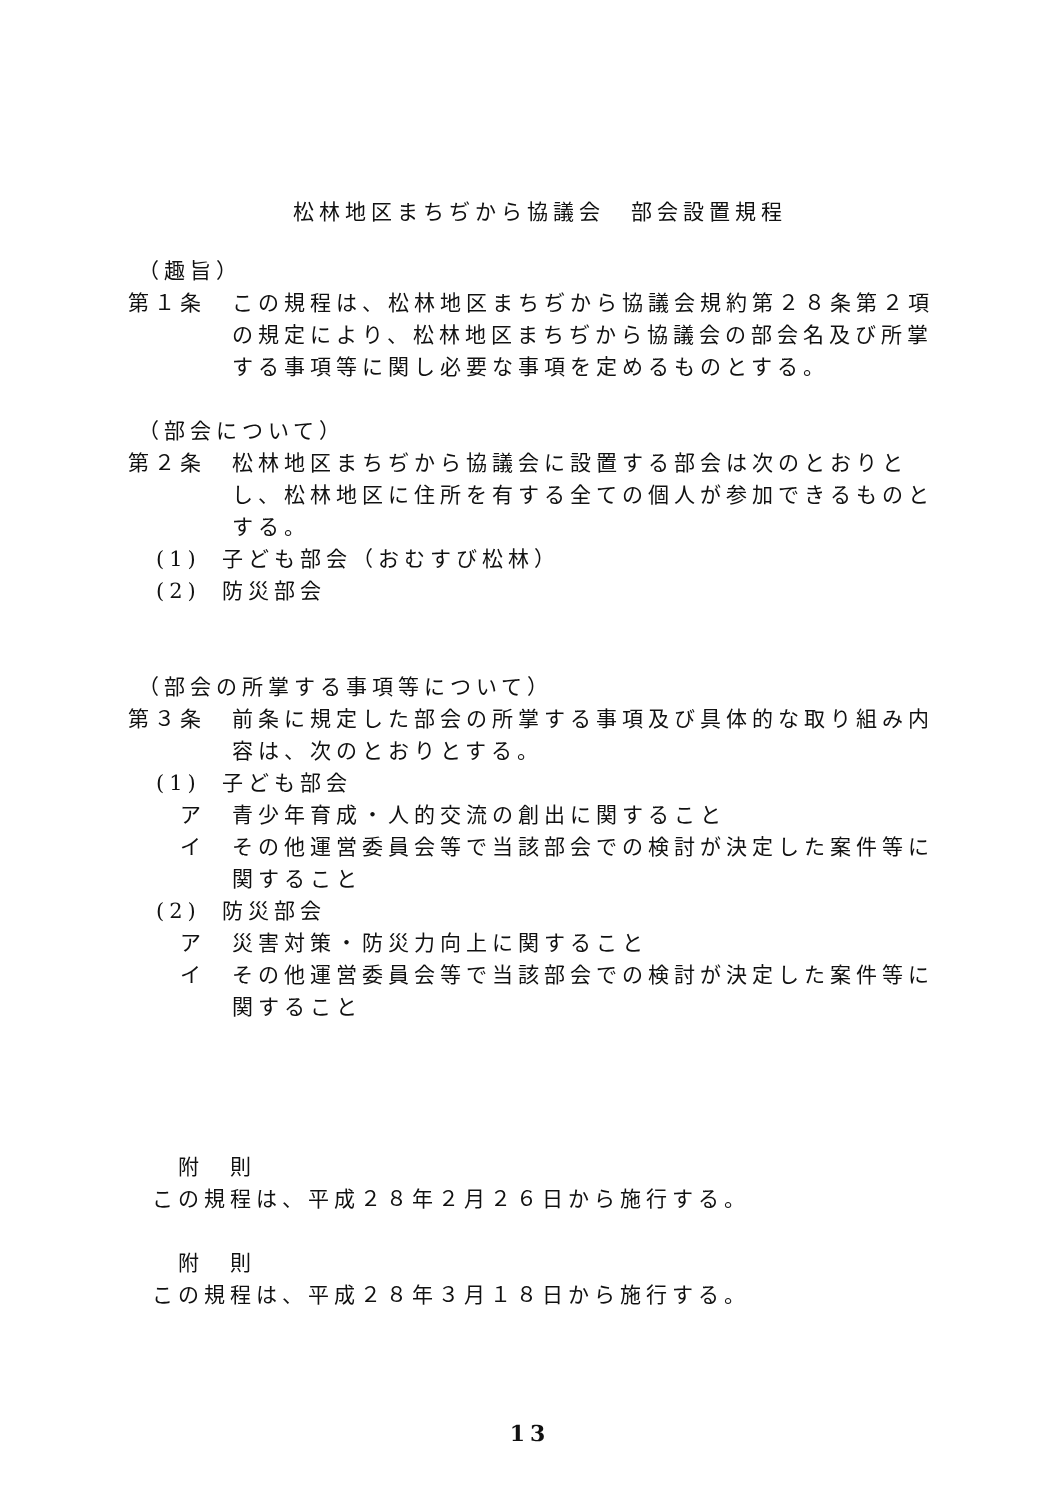松林地区まちぢから協議会　部会設置規程
（趣旨）
第１条 この規程は、松林地区まちぢから協議会規約第２８条第２項の規定により、松林地区まちぢから協議会の部会名及び所掌する事項等に関し必要な事項を定めるものとする。
（部会について）
第２条 松林地区まちぢから協議会に設置する部会は次のとおりとし、松林地区に住所を有する全ての個人が参加できるものとする。
(1) 子ども部会（おむすび松林）
(2) 防災部会
（部会の所掌する事項等について）
第３条 前条に規定した部会の所掌する事項及び具体的な取り組み内容は、次のとおりとする。
(1) 子ども部会
ア 青少年育成・人的交流の創出に関すること
イ その他運営委員会等で当該部会での検討が決定した案件等に関すること
(2) 防災部会
ア 災害対策・防災力向上に関すること
イ その他運営委員会等で当該部会での検討が決定した案件等に関すること
附　則
この規程は、平成２８年２月２６日から施行する。
附　則
この規程は、平成２８年３月１８日から施行する。
13